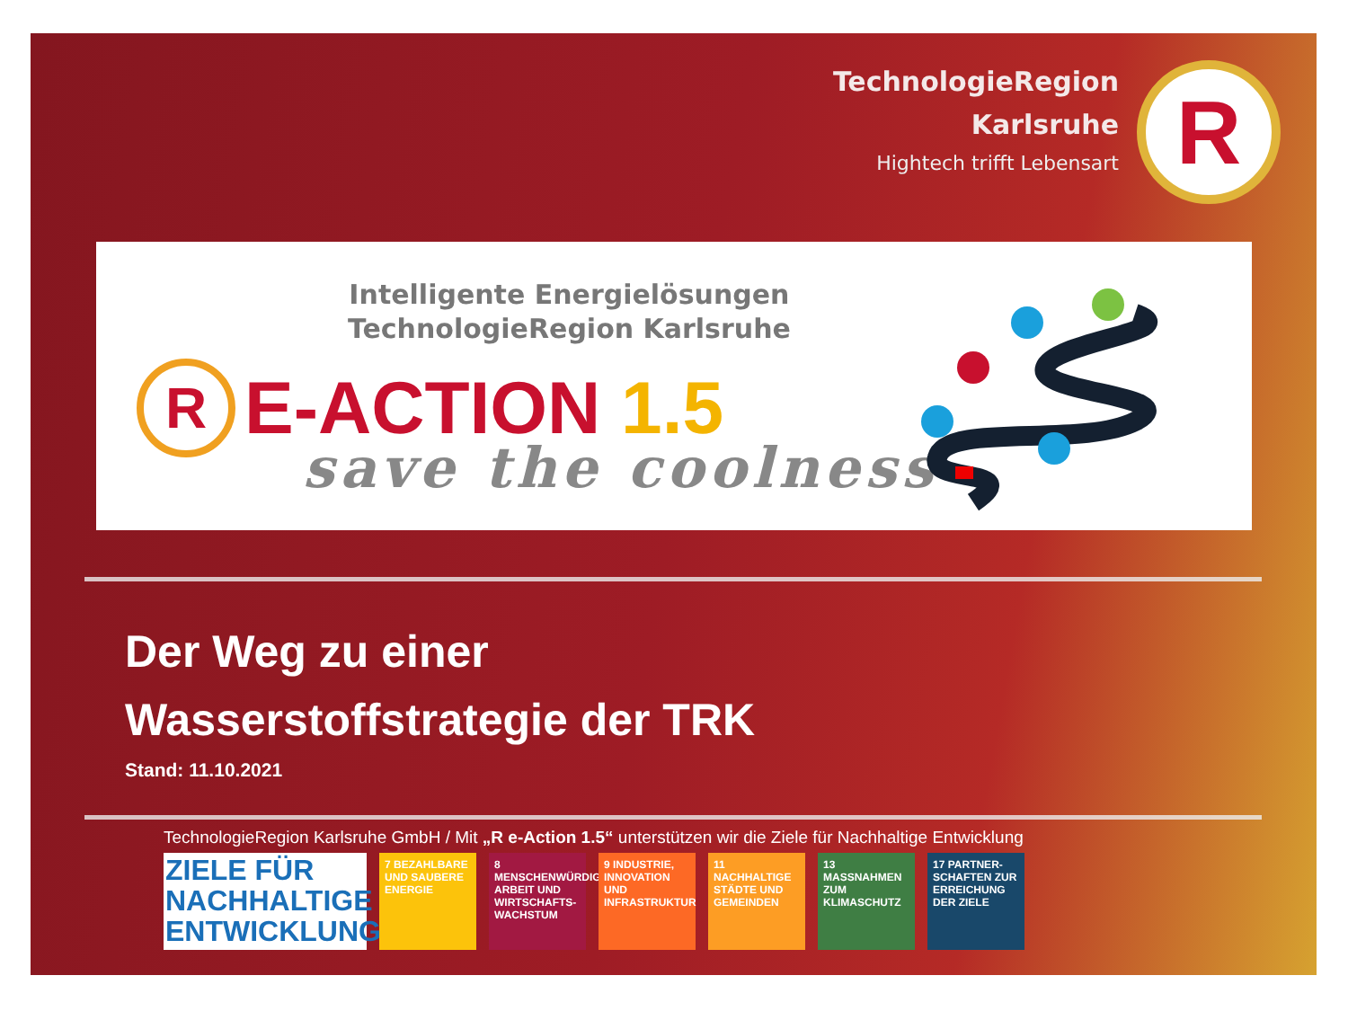TechnologieRegion
Karlsruhe
Hightech trifft Lebensart
R
Intelligente Energielösungen
TechnologieRegion Karlsruhe
R
E-ACTION 1.5
save the coolness
Der Weg zu einer
Wasserstoffstrategie der TRK
Stand: 11.10.2021
TechnologieRegion Karlsruhe GmbH / Mit „R e-Action 1.5“ unterstützen wir die Ziele für Nachhaltige Entwicklung
ZIELE FÜR
NACHHALTIGE
ENTWICKLUNG
7 BEZAHLBARE UND SAUBERE ENERGIE
8 MENSCHENWÜRDIGE ARBEIT UND WIRTSCHAFTS-WACHSTUM
9 INDUSTRIE, INNOVATION UND INFRASTRUKTUR
11 NACHHALTIGE STÄDTE UND GEMEINDEN
13 MASSNAHMEN ZUM KLIMASCHUTZ
17 PARTNER-SCHAFTEN ZUR ERREICHUNG DER ZIELE